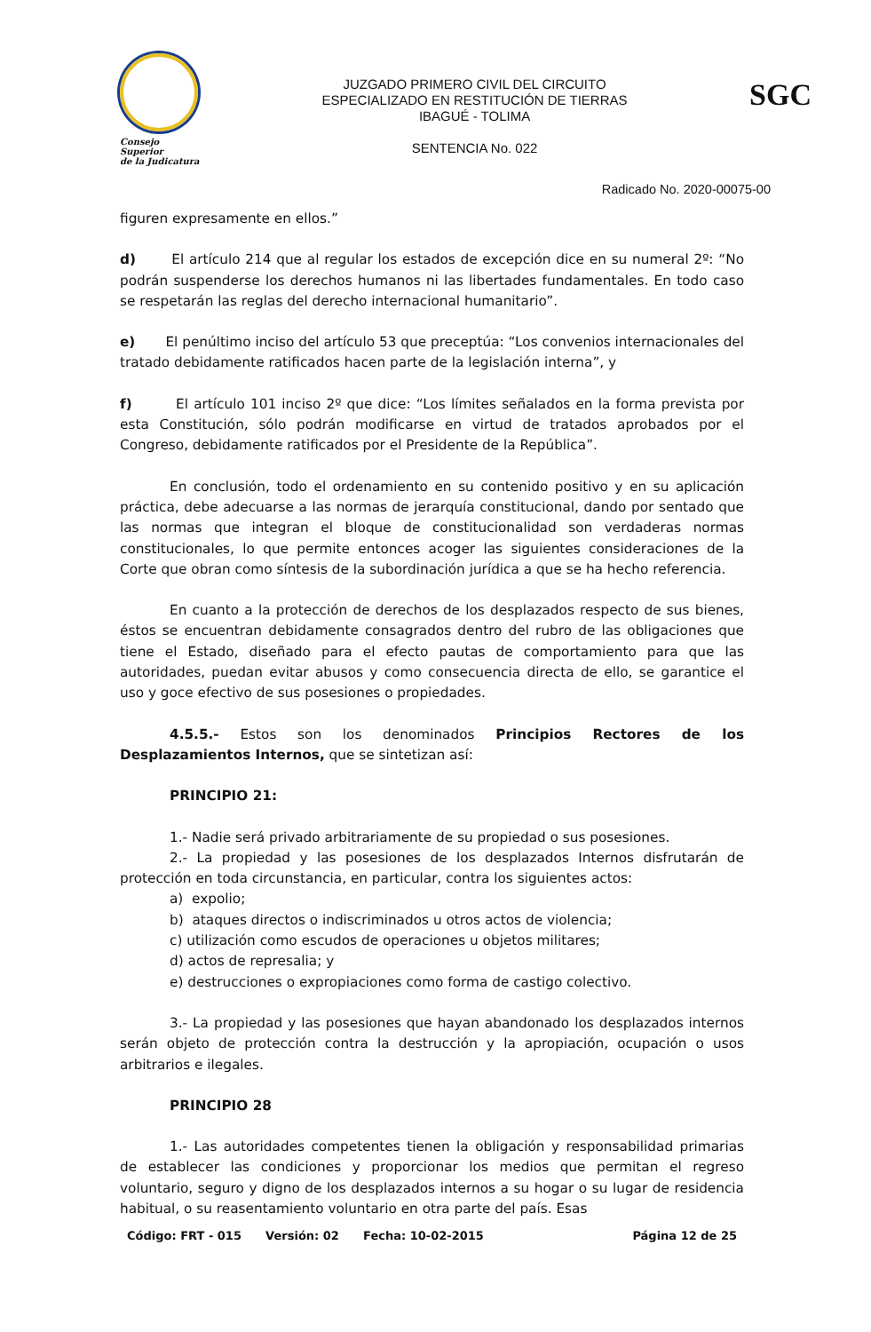Consejo Superior
de la Judicatura
JUZGADO PRIMERO CIVIL DEL CIRCUITO
ESPECIALIZADO EN RESTITUCIÓN DE TIERRAS
IBAGUÉ - TOLIMA
SENTENCIA No. 022
SGC
Radicado No. 2020-00075-00
figuren expresamente en ellos.”
d) El artículo 214 que al regular los estados de excepción dice en su numeral 2º: “No podrán suspenderse los derechos humanos ni las libertades fundamentales. En todo caso se respetarán las reglas del derecho internacional humanitario”.
e) El penúltimo inciso del artículo 53 que preceptúa: “Los convenios internacionales del tratado debidamente ratificados hacen parte de la legislación interna”, y
f) El artículo 101 inciso 2º que dice: “Los límites señalados en la forma prevista por esta Constitución, sólo podrán modificarse en virtud de tratados aprobados por el Congreso, debidamente ratificados por el Presidente de la República”.
En conclusión, todo el ordenamiento en su contenido positivo y en su aplicación práctica, debe adecuarse a las normas de jerarquía constitucional, dando por sentado que las normas que integran el bloque de constitucionalidad son verdaderas normas constitucionales, lo que permite entonces acoger las siguientes consideraciones de la Corte que obran como síntesis de la subordinación jurídica a que se ha hecho referencia.
En cuanto a la protección de derechos de los desplazados respecto de sus bienes, éstos se encuentran debidamente consagrados dentro del rubro de las obligaciones que tiene el Estado, diseñado para el efecto pautas de comportamiento para que las autoridades, puedan evitar abusos y como consecuencia directa de ello, se garantice el uso y goce efectivo de sus posesiones o propiedades.
4.5.5.- Estos son los denominados Principios Rectores de los Desplazamientos Internos, que se sintetizan así:
PRINCIPIO 21:
1.- Nadie será privado arbitrariamente de su propiedad o sus posesiones.
2.- La propiedad y las posesiones de los desplazados Internos disfrutarán de protección en toda circunstancia, en particular, contra los siguientes actos:
a) expolio;
b) ataques directos o indiscriminados u otros actos de violencia;
c) utilización como escudos de operaciones u objetos militares;
d) actos de represalia; y
e) destrucciones o expropiaciones como forma de castigo colectivo.
3.- La propiedad y las posesiones que hayan abandonado los desplazados internos serán objeto de protección contra la destrucción y la apropiación, ocupación o usos arbitrarios e ilegales.
PRINCIPIO 28
1.- Las autoridades competentes tienen la obligación y responsabilidad primarias de establecer las condiciones y proporcionar los medios que permitan el regreso voluntario, seguro y digno de los desplazados internos a su hogar o su lugar de residencia habitual, o su reasentamiento voluntario en otra parte del país. Esas
Código: FRT - 015 Versión: 02 Fecha: 10-02-2015 Página 12 de 25